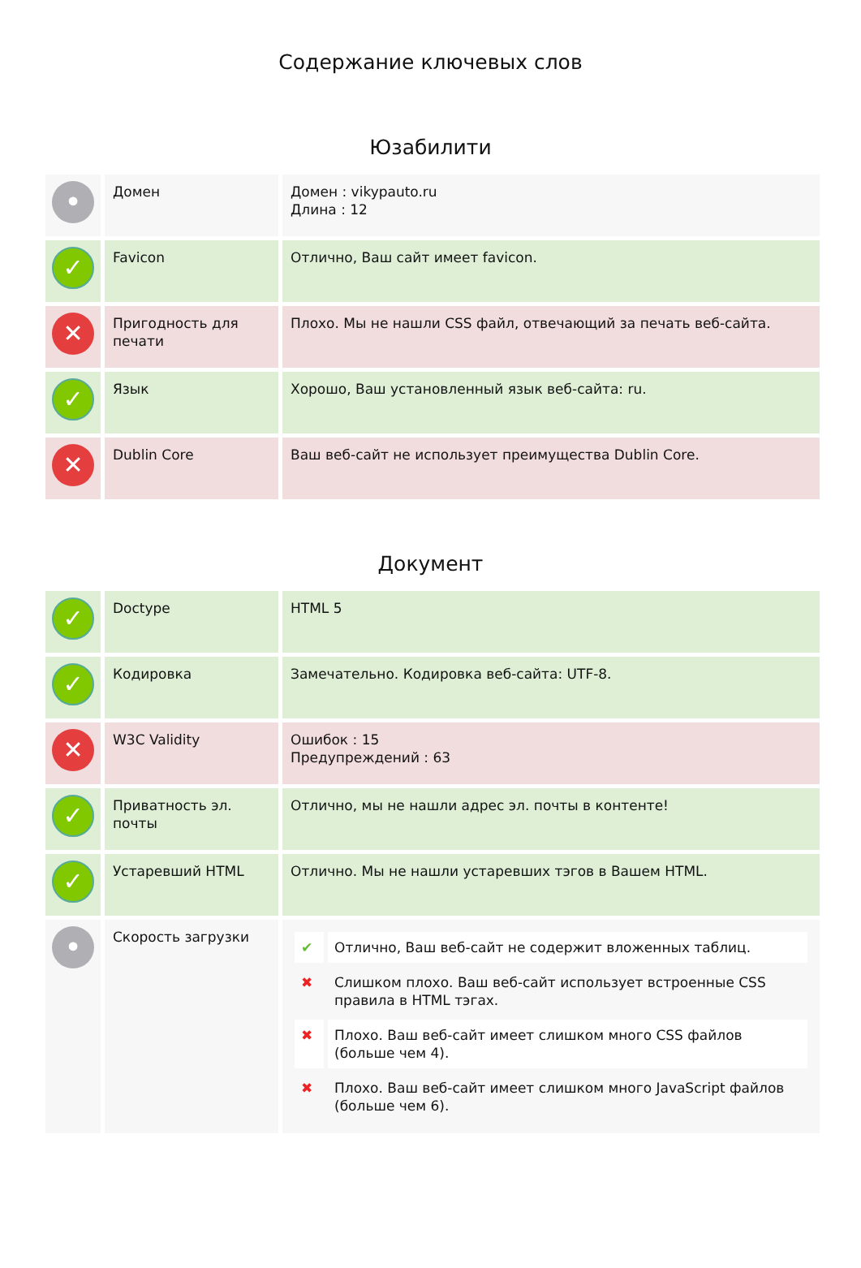Содержание ключевых слов
Юзабилити
| • | Домен | Домен : vikypauto.ru Длина : 12 |
| ✓ | Favicon | Отлично, Ваш сайт имеет favicon. |
| ✕ | Пригодность для печати | Плохо. Мы не нашли CSS файл, отвечающий за печать веб-сайта. |
| ✓ | Язык | Хорошо, Ваш установленный язык веб-сайта: ru. |
| ✕ | Dublin Core | Ваш веб-сайт не использует преимущества Dublin Core. |
Документ
| ✓ | Doctype | HTML 5 |
| ✓ | Кодировка | Замечательно. Кодировка веб-сайта: UTF-8. |
| ✕ | W3C Validity | Ошибок : 15 Предупреждений : 63 |
| ✓ | Приватность эл. почты | Отлично, мы не нашли адрес эл. почты в контенте! |
| ✓ | Устаревший HTML | Отлично. Мы не нашли устаревших тэгов в Вашем HTML. |
| • | Скорость загрузки | / ✔ / Отлично, Ваш веб-сайт не содержит вложенных таблиц. / / ✖ / Слишком плохо. Ваш веб-сайт использует встроенные CSS правила в HTML тэгах. / / ✖ / Плохо. Ваш веб-сайт имеет слишком много CSS файлов (больше чем 4). / / ✖ / Плохо. Ваш веб-сайт имеет слишком много JavaScript файлов (больше чем 6). / |